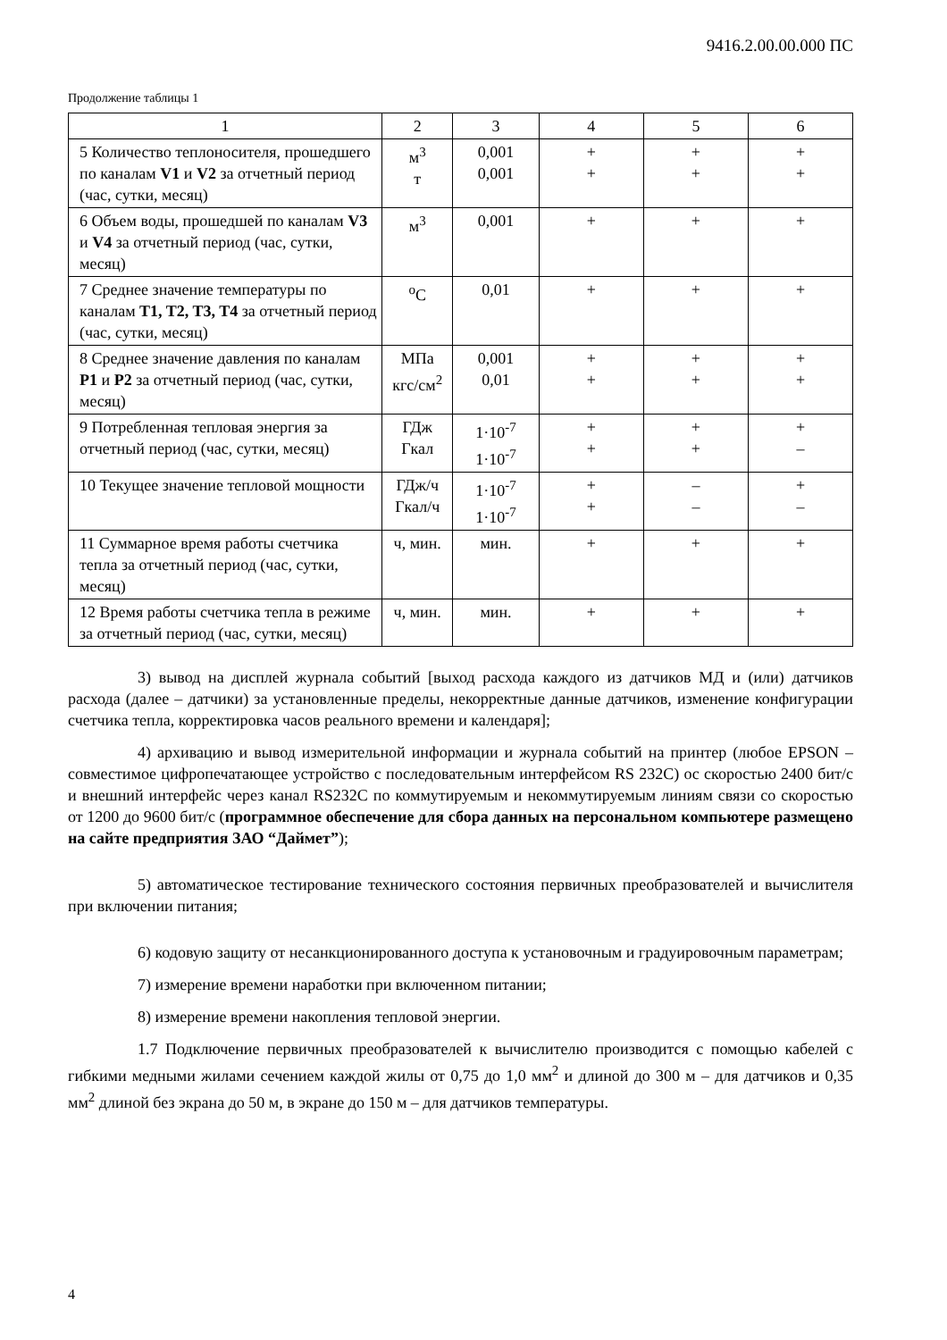9416.2.00.00.000 ПС
Продолжение таблицы 1
| 1 | 2 | 3 | 4 | 5 | 6 |
| --- | --- | --- | --- | --- | --- |
| 5 Количество теплоносителя, прошедшего по каналам V1 и V2 за отчетный период (час, сутки, месяц) | м<sup>3</sup> т | 0,001 0,001 | + + | + + | + + |
| 6 Объем воды, прошедшей по каналам V3 и V4 за отчетный период (час, сутки, месяц) | м<sup>3</sup> | 0,001 | + | + | + |
| 7 Среднее значение температуры по каналам T1, T2, T3, T4 за отчетный период (час, сутки, месяц) | <sup>o</sup> C | 0,01 | + | + | + |
| 8 Среднее значение давления по каналам P1 и P2 за отчетный период (час, сутки, месяц) | МПа кгс/см<sup>2</sup> | 0,001 0,01 | + + | + + | + + |
| 9 Потребленная тепловая энергия за отчетный период (час, сутки, месяц) | ГДж Гкал | 1·10<sup>-7</sup> 1·10<sup>-7</sup> | + + | + + | + – |
| 10 Текущее значение тепловой мощности | ГДж/ч Гкал/ч | 1·10<sup>-7</sup> 1·10<sup>-7</sup> | + + | – – | + – |
| 11 Суммарное время работы счетчика тепла за отчетный период (час, сутки, месяц) | ч, мин. | мин. | + | + | + |
| 12 Время работы счетчика тепла в режиме за отчетный период (час, сутки, месяц) | ч, мин. | мин. | + | + | + |
3) вывод на дисплей журнала событий [выход расхода каждого из датчиков МД и (или) датчиков расхода (далее – датчики) за установленные пределы, некорректные данные датчиков, изменение конфигурации счетчика тепла, корректировка часов реального времени и календаря];
4) архивацию и вывод измерительной информации и журнала событий на принтер (любое EPSON – совместимое цифропечатающее устройство с последовательным интерфейсом RS 232C) ос скоростью 2400 бит/с и внешний интерфейс через канал RS232C по коммутируемым и некоммутируемым линиям связи со скоростью от 1200 до 9600 бит/с (программное обеспечение для сбора данных на персональном компьютере размещено на сайте предприятия ЗАО “Даймет”);
5) автоматическое тестирование технического состояния первичных преобразователей и вычислителя при включении питания;
6) кодовую защиту от несанкционированного доступа к установочным и градуировочным параметрам;
7) измерение времени наработки при включенном питании;
8) измерение времени накопления тепловой энергии.
1.7 Подключение первичных преобразователей к вычислителю производится с помощью кабелей с гибкими медными жилами сечением каждой жилы от 0,75 до 1,0 мм<sup>2</sup> и длиной до 300 м – для датчиков и 0,35 мм<sup>2</sup> длиной без экрана до 50 м, в экране до 150 м – для датчиков температуры.
4